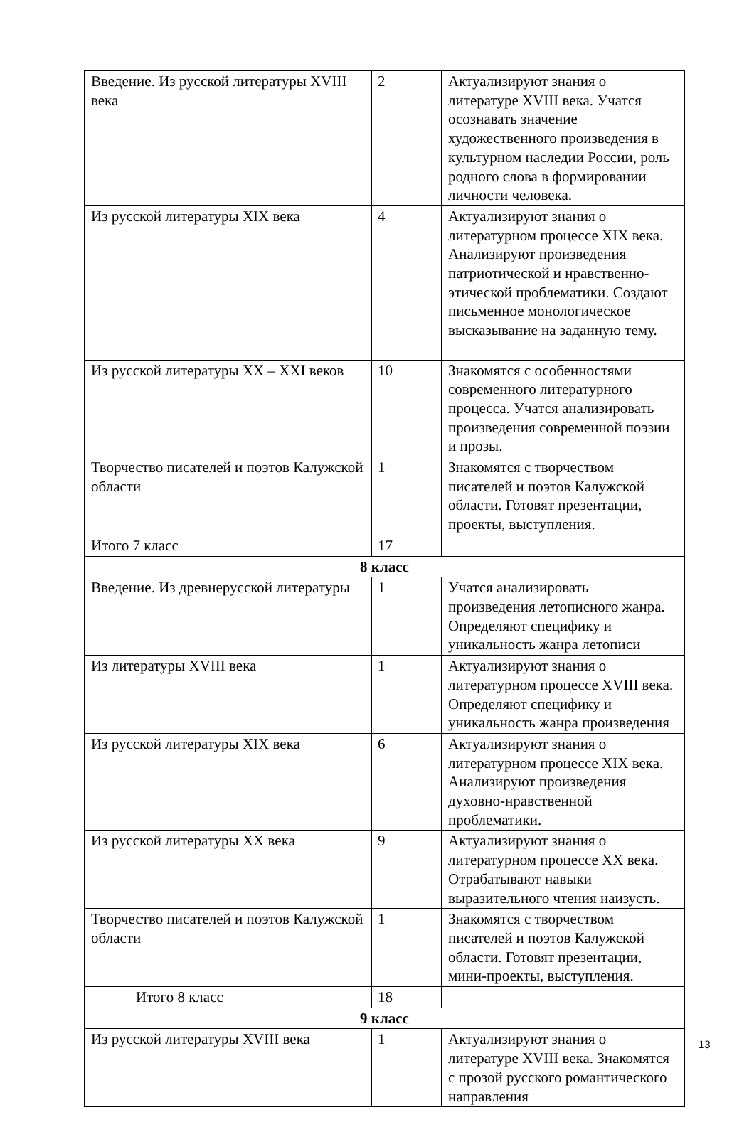| Введение. Из русской литературы XVIII века | 2 | Актуализируют знания о литературе XVIII века. Учатся осознавать значение художественного произведения в культурном наследии России, роль родного слова в формировании личности человека. |
| Из русской литературы XIX века | 4 | Актуализируют знания о литературном процессе XIX века. Анализируют произведения патриотической и нравственно-этической проблематики. Создают письменное монологическое высказывание на заданную тему. |
| Из русской литературы XX – XXI веков | 10 | Знакомятся с особенностями современного литературного процесса. Учатся анализировать произведения современной поэзии и прозы. |
| Творчество писателей и поэтов Калужской области | 1 | Знакомятся с творчеством писателей и поэтов Калужской области. Готовят презентации, проекты, выступления. |
| Итого 7 класс | 17 | |
| 8 класс | | |
| Введение. Из древнерусской литературы | 1 | Учатся анализировать произведения летописного жанра. Определяют специфику и уникальность жанра летописи |
| Из литературы XVIII века | 1 | Актуализируют знания о литературном процессе XVIII века. Определяют специфику и уникальность жанра произведения |
| Из русской литературы XIX века | 6 | Актуализируют знания о литературном процессе XIX века. Анализируют произведения духовно-нравственной проблематики. |
| Из русской литературы XX века | 9 | Актуализируют знания о литературном процессе XX века. Отрабатывают навыки выразительного чтения наизусть. |
| Творчество писателей и поэтов Калужской области | 1 | Знакомятся с творчеством писателей и поэтов Калужской области. Готовят презентации, мини-проекты, выступления. |
| Итого 8 класс | 18 | |
| 9 класс | | |
| Из русской литературы XVIII века | 1 | Актуализируют знания о литературе XVIII века. Знакомятся с прозой русского романтического направления |
13